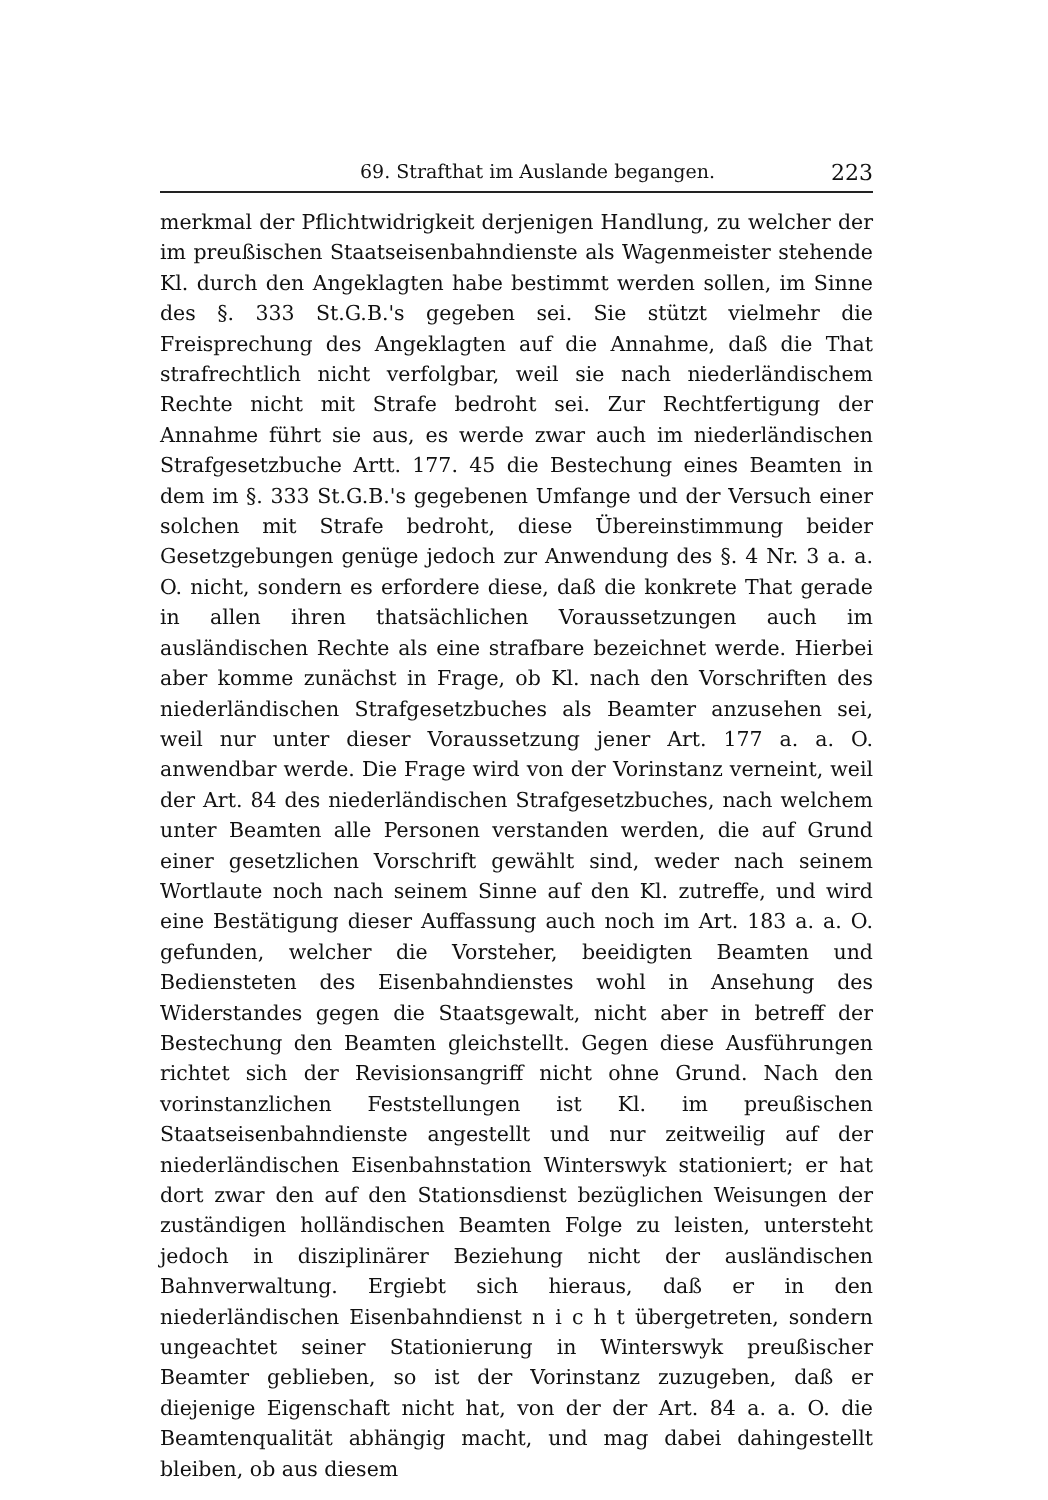69. Strafthat im Auslande begangen. 223
merkmal der Pflichtwidrigkeit derjenigen Handlung, zu welcher der im preußischen Staatseisenbahndienste als Wagenmeister stehende Kl. durch den Angeklagten habe bestimmt werden sollen, im Sinne des §. 333 St.G.B.'s gegeben sei. Sie stützt vielmehr die Freisprechung des Angeklagten auf die Annahme, daß die That strafrechtlich nicht verfolgbar, weil sie nach niederländischem Rechte nicht mit Strafe bedroht sei. Zur Rechtfertigung der Annahme führt sie aus, es werde zwar auch im niederländischen Strafgesetzbuche Artt. 177. 45 die Bestechung eines Beamten in dem im §. 333 St.G.B.'s gegebenen Umfange und der Versuch einer solchen mit Strafe bedroht, diese Übereinstimmung beider Gesetzgebungen genüge jedoch zur Anwendung des §. 4 Nr. 3 a. a. O. nicht, sondern es erfordere diese, daß die konkrete That gerade in allen ihren thatsächlichen Voraussetzungen auch im ausländischen Rechte als eine strafbare bezeichnet werde. Hierbei aber komme zunächst in Frage, ob Kl. nach den Vorschriften des niederländischen Strafgesetzbuches als Beamter anzusehen sei, weil nur unter dieser Voraussetzung jener Art. 177 a. a. O. anwendbar werde. Die Frage wird von der Vorinstanz verneint, weil der Art. 84 des niederländischen Strafgesetzbuches, nach welchem unter Beamten alle Personen verstanden werden, die auf Grund einer gesetzlichen Vorschrift gewählt sind, weder nach seinem Wortlaute noch nach seinem Sinne auf den Kl. zutreffe, und wird eine Bestätigung dieser Auffassung auch noch im Art. 183 a. a. O. gefunden, welcher die Vorsteher, beeidigten Beamten und Bediensteten des Eisenbahndienstes wohl in Ansehung des Widerstandes gegen die Staatsgewalt, nicht aber in betreff der Bestechung den Beamten gleichstellt. Gegen diese Ausführungen richtet sich der Revisionsangriff nicht ohne Grund. Nach den vorinstanzlichen Feststellungen ist Kl. im preußischen Staatseisenbahndienste angestellt und nur zeitweilig auf der niederländischen Eisenbahnstation Winterswyk stationiert; er hat dort zwar den auf den Stationsdienst bezüglichen Weisungen der zuständigen holländischen Beamten Folge zu leisten, untersteht jedoch in disziplinärer Beziehung nicht der ausländischen Bahnverwaltung. Ergiebt sich hieraus, daß er in den niederländischen Eisenbahndienst n i c h t übergetreten, sondern ungeachtet seiner Stationierung in Winterswyk preußischer Beamter geblieben, so ist der Vorinstanz zuzugeben, daß er diejenige Eigenschaft nicht hat, von der der Art. 84 a. a. O. die Beamtenqualität abhängig macht, und mag dabei dahingestellt bleiben, ob aus diesem